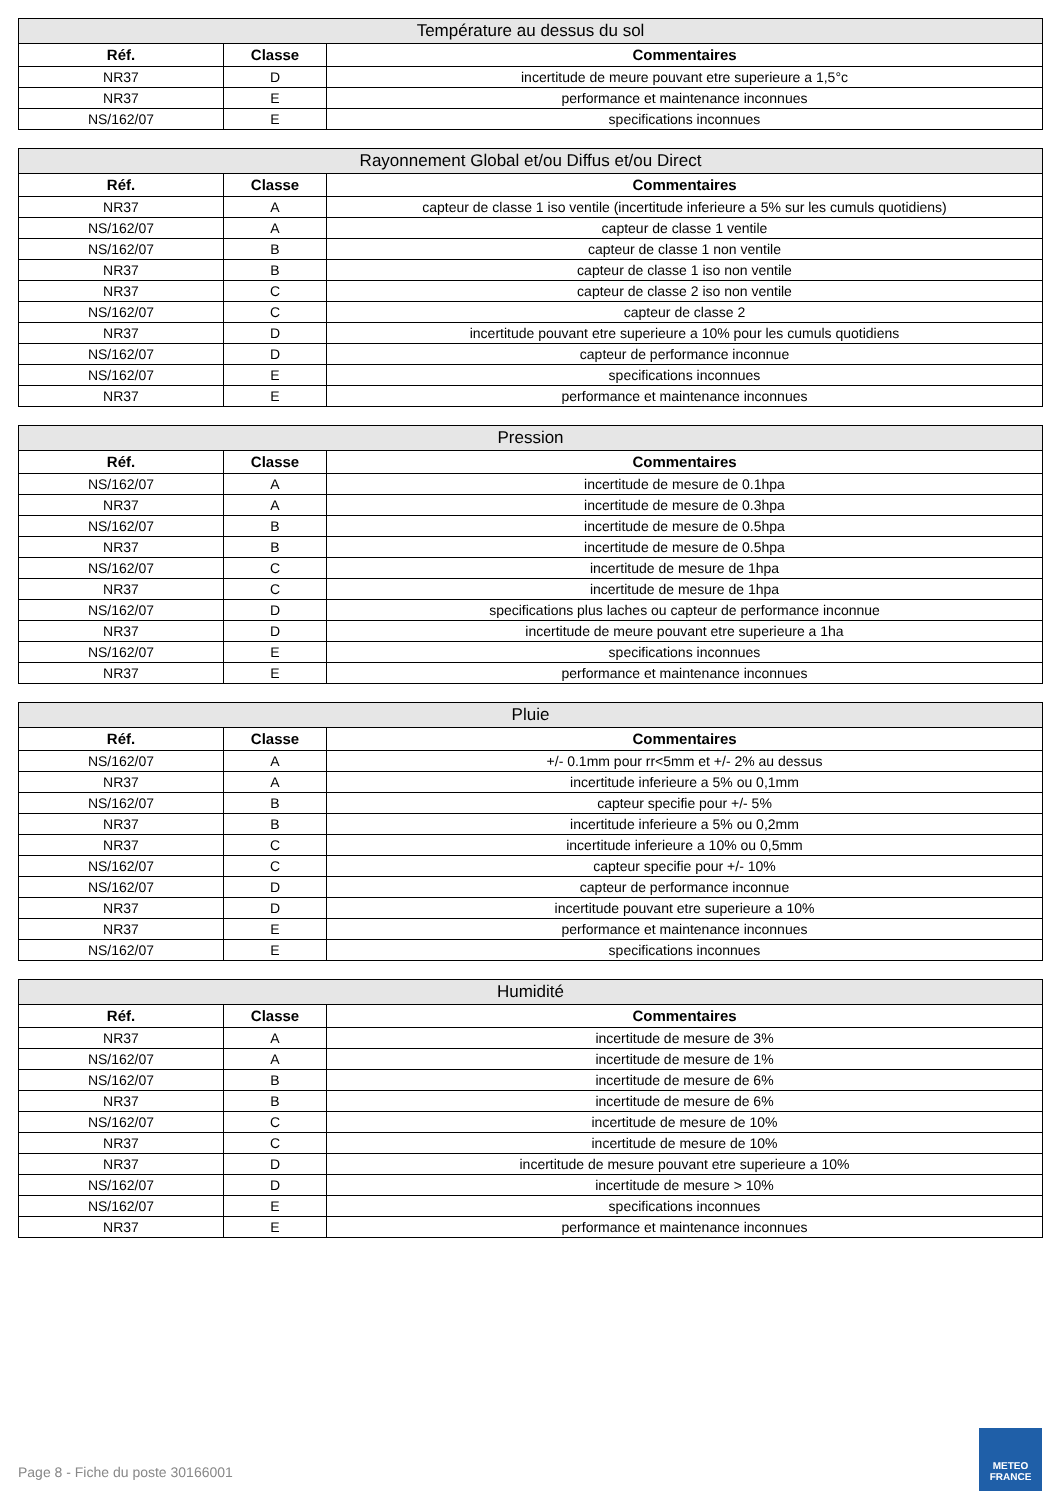| Température au dessus du sol | | |
| --- | --- | --- |
| Réf. | Classe | Commentaires |
| NR37 | D | incertitude de meure pouvant etre superieure a 1,5°c |
| NR37 | E | performance et maintenance inconnues |
| NS/162/07 | E | specifications inconnues |
| Rayonnement Global et/ou Diffus et/ou Direct | | |
| --- | --- | --- |
| Réf. | Classe | Commentaires |
| NR37 | A | capteur de classe 1 iso ventile (incertitude inferieure a 5% sur les cumuls quotidiens) |
| NS/162/07 | A | capteur de classe 1 ventile |
| NS/162/07 | B | capteur de classe 1 non ventile |
| NR37 | B | capteur de classe 1 iso non ventile |
| NR37 | C | capteur de classe 2 iso non ventile |
| NS/162/07 | C | capteur de classe 2 |
| NR37 | D | incertitude pouvant etre superieure a 10% pour les cumuls quotidiens |
| NS/162/07 | D | capteur de performance inconnue |
| NS/162/07 | E | specifications inconnues |
| NR37 | E | performance et maintenance inconnues |
| Pression | | |
| --- | --- | --- |
| Réf. | Classe | Commentaires |
| NS/162/07 | A | incertitude de mesure de 0.1hpa |
| NR37 | A | incertitude de mesure de 0.3hpa |
| NS/162/07 | B | incertitude de mesure de 0.5hpa |
| NR37 | B | incertitude de mesure de 0.5hpa |
| NS/162/07 | C | incertitude de mesure de 1hpa |
| NR37 | C | incertitude de mesure de 1hpa |
| NS/162/07 | D | specifications plus laches ou capteur de performance inconnue |
| NR37 | D | incertitude de meure pouvant etre superieure a 1ha |
| NS/162/07 | E | specifications inconnues |
| NR37 | E | performance et maintenance inconnues |
| Pluie | | |
| --- | --- | --- |
| Réf. | Classe | Commentaires |
| NS/162/07 | A | +/- 0.1mm pour rr<5mm et +/- 2% au dessus |
| NR37 | A | incertitude inferieure a 5% ou 0,1mm |
| NS/162/07 | B | capteur specifie pour +/- 5% |
| NR37 | B | incertitude inferieure a 5% ou 0,2mm |
| NR37 | C | incertitude inferieure a 10% ou 0,5mm |
| NS/162/07 | C | capteur specifie pour +/- 10% |
| NS/162/07 | D | capteur de performance inconnue |
| NR37 | D | incertitude pouvant etre superieure a 10% |
| NR37 | E | performance et maintenance inconnues |
| NS/162/07 | E | specifications inconnues |
| Humidité | | |
| --- | --- | --- |
| Réf. | Classe | Commentaires |
| NR37 | A | incertitude de mesure de 3% |
| NS/162/07 | A | incertitude de mesure de 1% |
| NS/162/07 | B | incertitude de mesure de 6% |
| NR37 | B | incertitude de mesure de 6% |
| NS/162/07 | C | incertitude de mesure de 10% |
| NR37 | C | incertitude de mesure de 10% |
| NR37 | D | incertitude de mesure pouvant etre superieure a 10% |
| NS/162/07 | D | incertitude de mesure > 10% |
| NS/162/07 | E | specifications inconnues |
| NR37 | E | performance et maintenance inconnues |
Page 8 - Fiche du poste 30166001
METEO
FRANCE